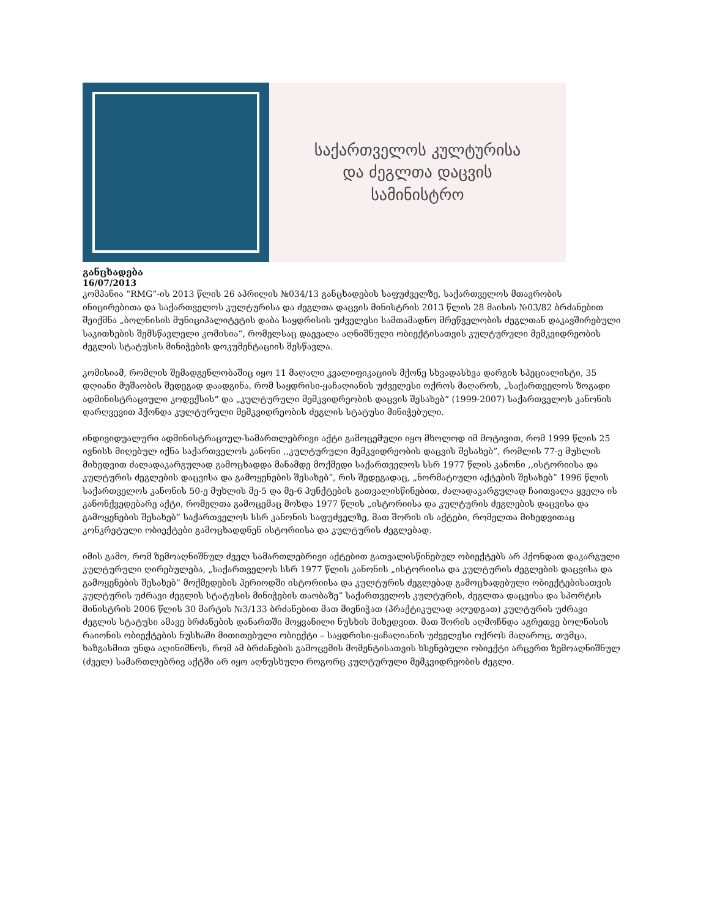საქართველოს კულტურისა
და ძეგლთა დაცვის
სამინისტრო
განცხადება
16/07/2013
კომპანია “RMG”-ის 2013 წლის 26 აპრილის №034/13 განცხადების საფუძველზე, საქართველოს მთავრობის ინიცირებითა და საქართველოს კულტურისა და ძეგლთა დაცვის მინისტრის 2013 წლის 28 მაისის №03/82 ბრძანებით შეიქმნა „ბოლნისის მუნიციპალიტეტის დაბა საყდრისის უძველესი სამთამადნო მრეწველობის ძეგლთან დაკავშირებული საკითხების შემსწავლელი კომისია“, რომელსაც დაევალა აღნიშნული ობიექტისათვის კულტურული მემკვიდრეობის ძეგლის სტატუსის მინიჭების დოკუმენტაციის შესწავლა.
კომისიამ, რომლის შემადგენლობაშიც იყო 11 მაღალი კვალიფიკაციის მქონე სხვადასხვა დარგის სპეციალისტი, 35 დღიანი მუშაობის შედეგად დაადგინა, რომ საყდრისი-ყაჩაღიანის უძველესი ოქროს მაღაროს, „საქართველოს ზოგადი ადმინისტრაციული კოდექსის“ და „კულტურული მემკვიდრეობის დაცვის შესახებ“ (1999-2007) საქართველოს კანონის დარღვევით ჰქონდა კულტურული მემკვიდრეობის ძეგლის სტატუსი მინიჭებული.
ინდივიდუალური ადმინისტრაციულ-სამართლებრივი აქტი გამოცემული იყო მხოლოდ იმ მოტივით, რომ 1999 წლის 25 ივნისს მიღებულ იქნა საქართველოს კანონი ,,კულტურული მემკვიდრეობის დაცვის შესახებ”, რომლის 77-ე მუხლის მიხედვით ძალადაკარგულად გამოცხადდა მანამდე მოქმედი საქართველოს სსრ 1977 წლის კანონი ,,ისტორიისა და კულტურის ძეგლების დაცვისა და გამოყენების შესახებ”, რის შედეგადაც, „ნორმატიული აქტების შესახებ” 1996 წლის საქართველოს კანონის 50-ე მუხლის მე-5 და მე-6 პუნქტების გათვალისწინებით, ძალადაკარგულად ჩაითვალა ყველა ის კანონქვედებარე აქტი, რომელთა გამოცემაც მოხდა 1977 წლის „ისტორიისა და კულტურის ძეგლების დაცვისა და გამოყენების შესახებ” საქართველოს სსრ კანონის საფუძველზე, მათ შორის ის აქტები, რომელთა მიხედვითაც კონკრეტული ობიექტები გამოცხადდნენ ისტორიისა და კულტურის ძეგლებად.
იმის გამო, რომ ზემოაღნიშნულ ძველ სამართლებრივი აქტებით გათვალისწინებულ ობიექტებს არ ჰქონდათ დაკარგული კულტურული ღირებულება, „საქართველოს სსრ 1977 წლის კანონის „ისტორიისა და კულტურის ძეგლების დაცვისა და გამოყენების შესახებ” მოქმედების პერიოდში ისტორიისა და კულტურის ძეგლებად გამოცხადებული ობიექტებისათვის კულტურის უძრავი ძეგლის სტატუსის მინიჭების თაობაზე“ საქართველოს კულტურის, ძეგლთა დაცვისა და სპორტის მინისტრის 2006 წლის 30 მარტის №3/133 ბრძანებით მათ მიენიჭათ (პრაქტიკულად აღუდგათ) კულტურის უძრავი ძეგლის სტატუსი ამავე ბრძანების დანართში მოყვანილი ნუსხის მიხედვით. მათ შორის აღმოჩნდა აგრეთვე ბოლნისის რაიონის ობიექტების ნუსხაში მითითებული ობიექტი – საყდრისი-ყაჩაღიანის უძველესი ოქროს მაღაროც, თუმცა, ხაზგასმით უნდა აღინიშნოს, რომ ამ ბრძანების გამოცემის მომენტისათვის ხსენებული ობიექტი არცერთ ზემოაღნიშნულ (ძველ) სამართლებრივ აქტში არ იყო აღნუსხული როგორც კულტურული მემკვიდრეობის ძეგლი.